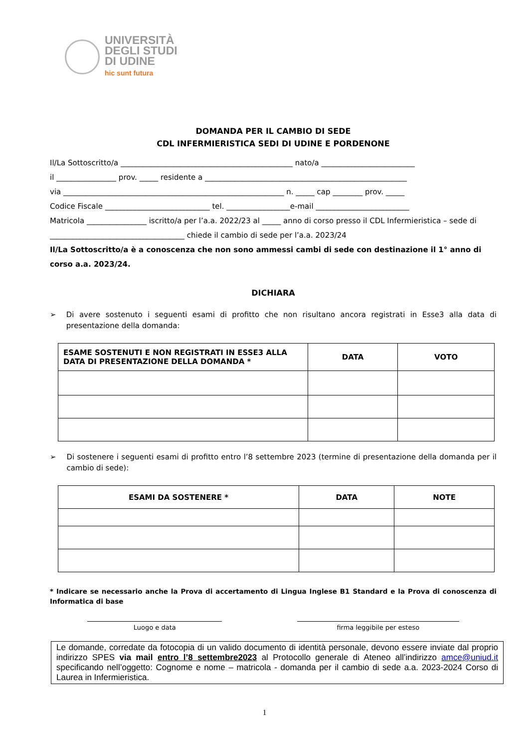UNIVERSITÀ
DEGLI STUDI
DI UDINE
hic sunt futura
DOMANDA PER IL CAMBIO DI SEDE
CDL INFERMIERISTICA SEDI DI UDINE E PORDENONE
Il/La Sottoscritto/a ______________________________________________ nato/a _________________________
il ________________ prov. _____ residente a ______________________________________________________
via ___________________________________________________________ n. _____ cap ________ prov. _____
Codice Fiscale ____________________________ tel. _________________e-mail _________________________
Matricola ________________ iscritto/a per l’a.a. 2022/23 al _____ anno di corso presso il CDL Infermieristica – sede di
____________________________________ chiede il cambio di sede per l’a.a. 2023/24
Il/La Sottoscritto/a è a conoscenza che non sono ammessi cambi di sede con destinazione il 1° anno di corso a.a. 2023/24.
DICHIARA
➢ Di avere sostenuto i seguenti esami di profitto che non risultano ancora registrati in Esse3 alla data di presentazione della domanda:
| ESAME SOSTENUTI E NON REGISTRATI IN ESSE3 ALLA DATA DI PRESENTAZIONE DELLA DOMANDA * | DATA | VOTO |
| --- | --- | --- |
➢ Di sostenere i seguenti esami di profitto entro l’8 settembre 2023 (termine di presentazione della domanda per il cambio di sede):
| ESAMI DA SOSTENERE * | DATA | NOTE |
| --- | --- | --- |
* Indicare se necessario anche la Prova di accertamento di Lingua Inglese B1 Standard e la Prova di conoscenza di Informatica di base
Luogo e data firma leggibile per esteso
Le domande, corredate da fotocopia di un valido documento di identità personale, devono essere inviate dal proprio indirizzo SPES via mail entro l’8 settembre2023 al Protocollo generale di Ateneo all’indirizzo amce@uniud.it specificando nell’oggetto: Cognome e nome – matricola - domanda per il cambio di sede a.a. 2023-2024 Corso di Laurea in Infermieristica.
1